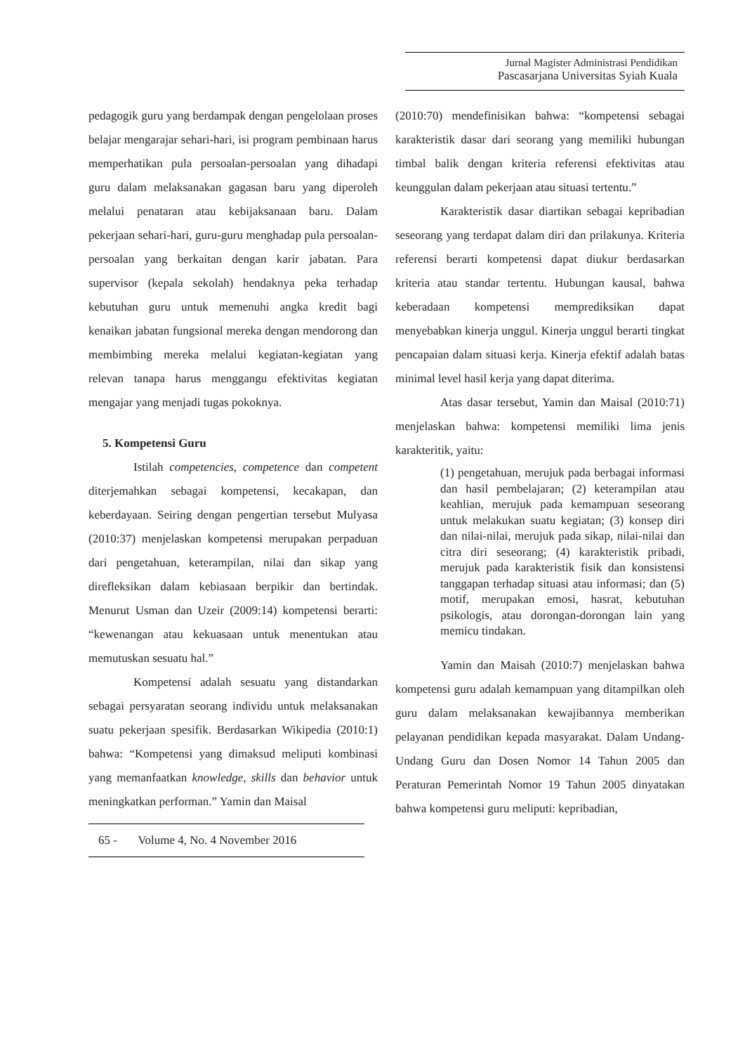Jurnal Magister Administrasi Pendidikan
Pascasarjana Universitas Syiah Kuala
pedagogik guru yang berdampak dengan pengelolaan proses belajar mengarajar sehari-hari, isi program pembinaan harus memperhatikan pula persoalan-persoalan yang dihadapi guru dalam melaksanakan gagasan baru yang diperoleh melalui penataran atau kebijaksanaan baru. Dalam pekerjaan sehari-hari, guru-guru menghadap pula persoalan-persoalan yang berkaitan dengan karir jabatan. Para supervisor (kepala sekolah) hendaknya peka terhadap kebutuhan guru untuk memenuhi angka kredit bagi kenaikan jabatan fungsional mereka dengan mendorong dan membimbing mereka melalui kegiatan-kegiatan yang relevan tanapa harus menggangu efektivitas kegiatan mengajar yang menjadi tugas pokoknya.
5. Kompetensi Guru
Istilah competencies, competence dan competent diterjemahkan sebagai kompetensi, kecakapan, dan keberdayaan. Seiring dengan pengertian tersebut Mulyasa (2010:37) menjelaskan kompetensi merupakan perpaduan dari pengetahuan, keterampilan, nilai dan sikap yang direfleksikan dalam kebiasaan berpikir dan bertindak. Menurut Usman dan Uzeir (2009:14) kompetensi berarti: “kewenangan atau kekuasaan untuk menentukan atau memutuskan sesuatu hal.”
Kompetensi adalah sesuatu yang distandarkan sebagai persyaratan seorang individu untuk melaksanakan suatu pekerjaan spesifik. Berdasarkan Wikipedia (2010:1) bahwa: “Kompetensi yang dimaksud meliputi kombinasi yang memanfaatkan knowledge, skills dan behavior untuk meningkatkan performan.” Yamin dan Maisal
65 - Volume 4, No. 4 November 2016
(2010:70) mendefinisikan bahwa: “kompetensi sebagai karakteristik dasar dari seorang yang memiliki hubungan timbal balik dengan kriteria referensi efektivitas atau keunggulan dalam pekerjaan atau situasi tertentu.”
Karakteristik dasar diartikan sebagai kepribadian seseorang yang terdapat dalam diri dan prilakunya. Kriteria referensi berarti kompetensi dapat diukur berdasarkan kriteria atau standar tertentu. Hubungan kausal, bahwa keberadaan kompetensi memprediksikan dapat menyebabkan kinerja unggul. Kinerja unggul berarti tingkat pencapaian dalam situasi kerja. Kinerja efektif adalah batas minimal level hasil kerja yang dapat diterima.
Atas dasar tersebut, Yamin dan Maisal (2010:71) menjelaskan bahwa: kompetensi memiliki lima jenis karakteritik, yaitu:
(1) pengetahuan, merujuk pada berbagai informasi dan hasil pembelajaran; (2) keterampilan atau keahlian, merujuk pada kemampuan seseorang untuk melakukan suatu kegiatan; (3) konsep diri dan nilai-nilai, merujuk pada sikap, nilai-nilai dan citra diri seseorang; (4) karakteristik pribadi, merujuk pada karakteristik fisik dan konsistensi tanggapan terhadap situasi atau informasi; dan (5) motif, merupakan emosi, hasrat, kebutuhan psikologis, atau dorongan-dorongan lain yang memicu tindakan.
Yamin dan Maisah (2010:7) menjelaskan bahwa kompetensi guru adalah kemampuan yang ditampilkan oleh guru dalam melaksanakan kewajibannya memberikan pelayanan pendidikan kepada masyarakat. Dalam Undang-Undang Guru dan Dosen Nomor 14 Tahun 2005 dan Peraturan Pemerintah Nomor 19 Tahun 2005 dinyatakan bahwa kompetensi guru meliputi: kepribadian,